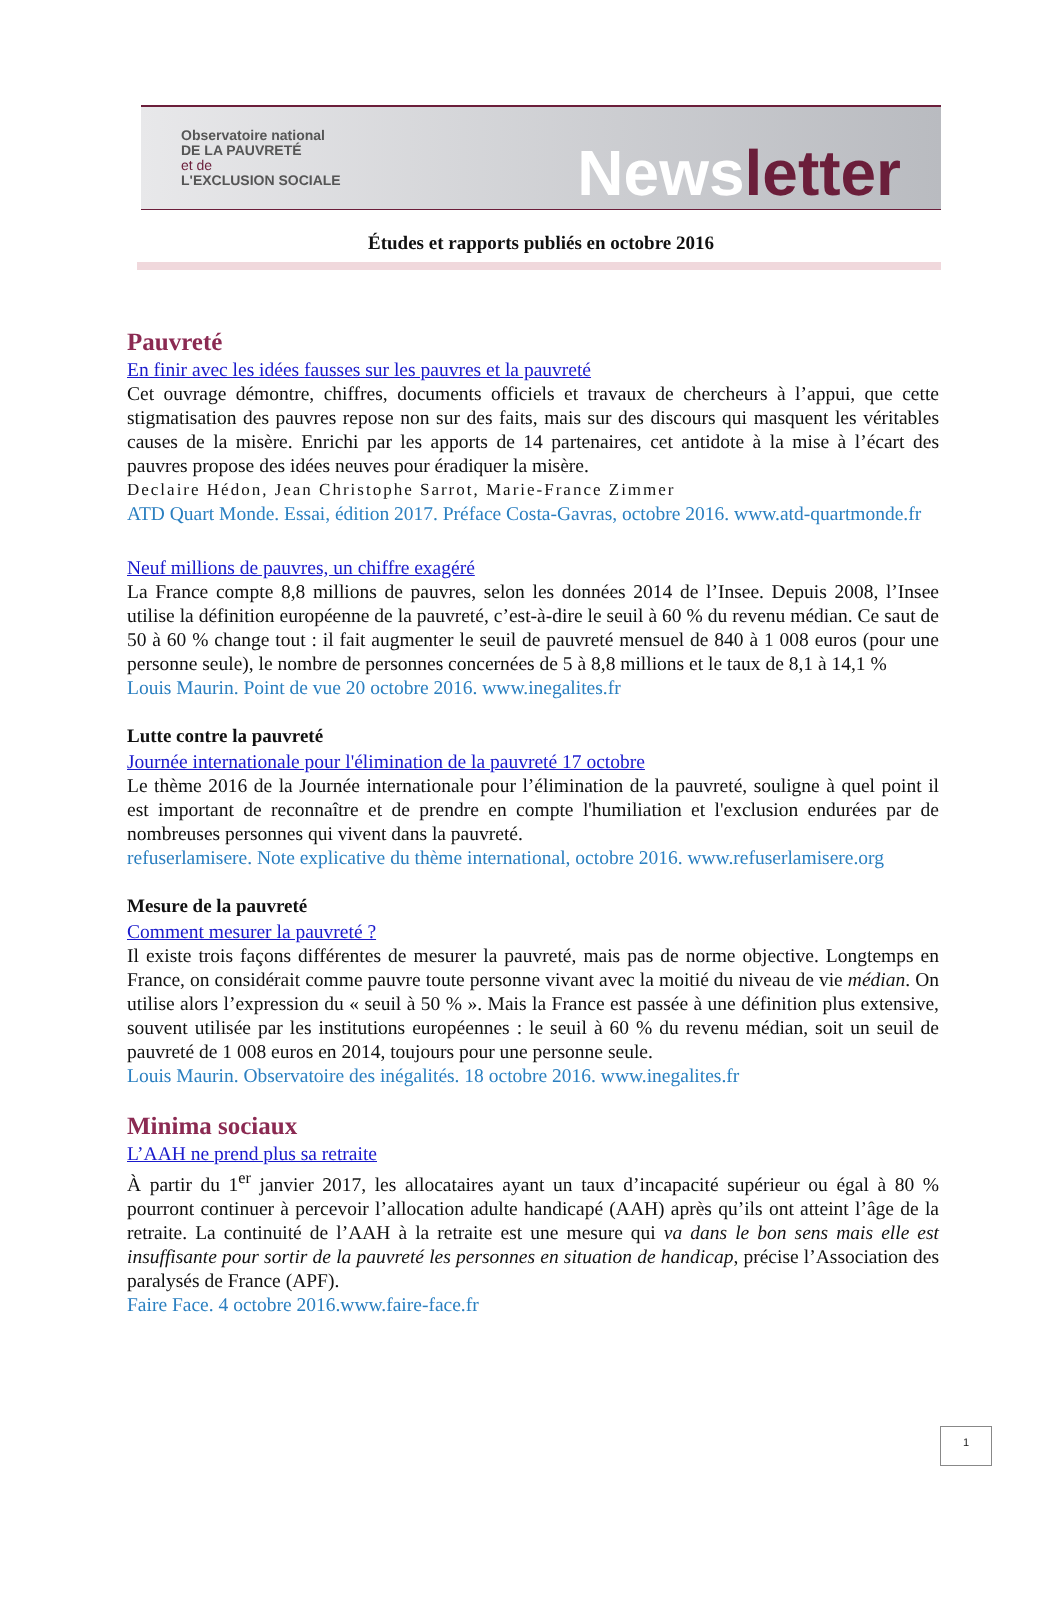Observatoire national
DE LA PAUVRETÉ
et de
L'EXCLUSION SOCIALE
News letter
Études et rapports publiés en octobre 2016
Pauvreté
En finir avec les idées fausses sur les pauvres et la pauvreté
Cet ouvrage démontre, chiffres, documents officiels et travaux de chercheurs à l’appui, que cette stigmatisation des pauvres repose non sur des faits, mais sur des discours qui masquent les véritables causes de la misère. Enrichi par les apports de 14 partenaires, cet antidote à la mise à l’écart des pauvres propose des idées neuves pour éradiquer la misère.
Declaire Hédon, Jean Christophe Sarrot, Marie-France Zimmer
ATD Quart Monde. Essai, édition 2017. Préface Costa-Gavras, octobre 2016. www.atd-quartmonde.fr
Neuf millions de pauvres, un chiffre exagéré
La France compte 8,8 millions de pauvres, selon les données 2014 de l’Insee. Depuis 2008, l’Insee utilise la définition européenne de la pauvreté, c’est-à-dire le seuil à 60 % du revenu médian. Ce saut de 50 à 60 % change tout : il fait augmenter le seuil de pauvreté mensuel de 840 à 1 008 euros (pour une personne seule), le nombre de personnes concernées de 5 à 8,8 millions et le taux de 8,1 à 14,1 %
Louis Maurin. Point de vue 20 octobre 2016. www.inegalites.fr
Lutte contre la pauvreté
Journée internationale pour l'élimination de la pauvreté 17 octobre
Le thème 2016 de la Journée internationale pour l’élimination de la pauvreté, souligne à quel point il est important de reconnaître et de prendre en compte l'humiliation et l'exclusion endurées par de nombreuses personnes qui vivent dans la pauvreté.
refuserlamisere. Note explicative du thème international, octobre 2016. www.refuserlamisere.org
Mesure de la pauvreté
Comment mesurer la pauvreté ?
Il existe trois façons différentes de mesurer la pauvreté, mais pas de norme objective. Longtemps en France, on considérait comme pauvre toute personne vivant avec la moitié du niveau de vie médian. On utilise alors l’expression du « seuil à 50 % ». Mais la France est passée à une définition plus extensive, souvent utilisée par les institutions européennes : le seuil à 60 % du revenu médian, soit un seuil de pauvreté de 1 008 euros en 2014, toujours pour une personne seule.
Louis Maurin. Observatoire des inégalités. 18 octobre 2016. www.inegalites.fr
Minima sociaux
L’AAH ne prend plus sa retraite
À partir du 1<sup>er</sup> janvier 2017, les allocataires ayant un taux d’incapacité supérieur ou égal à 80 % pourront continuer à percevoir l’allocation adulte handicapé (AAH) après qu’ils ont atteint l’âge de la retraite. La continuité de l’AAH à la retraite est une mesure qui va dans le bon sens mais elle est insuffisante pour sortir de la pauvreté les personnes en situation de handicap, précise l’Association des paralysés de France (APF).
Faire Face. 4 octobre 2016.www.faire-face.fr
1